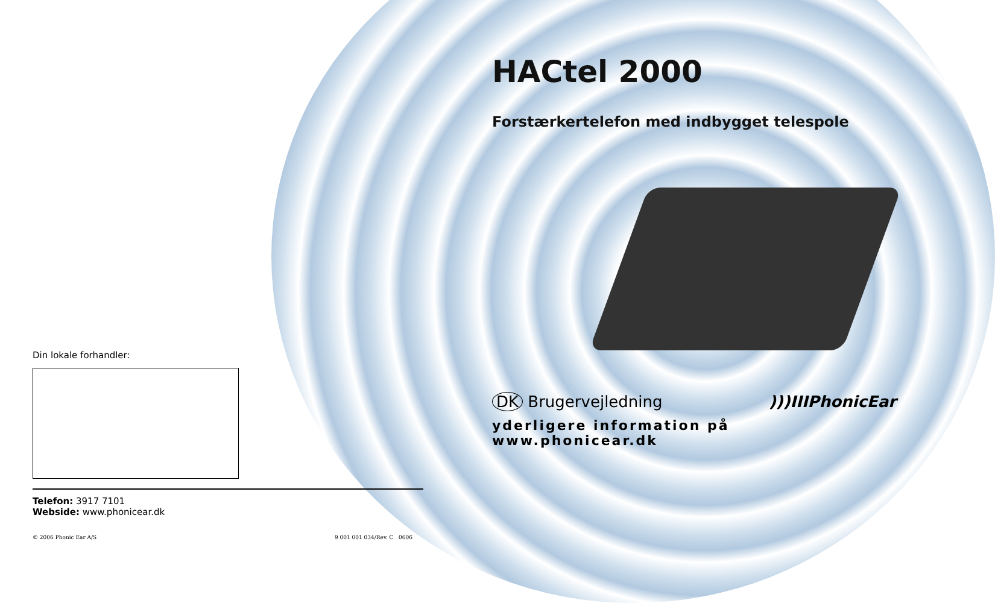HACtel 2000
Forstærkertelefon med indbygget telespole
DK Brugervejledning)))IIIPhonicEar
yderligere information på www.phonicear.dk
Din lokale forhandler:
Telefon: 3917 7101
Webside: www.phonicear.dk
© 2006 Phonic Ear A/S 9 001 001 034/Rev. C 0606